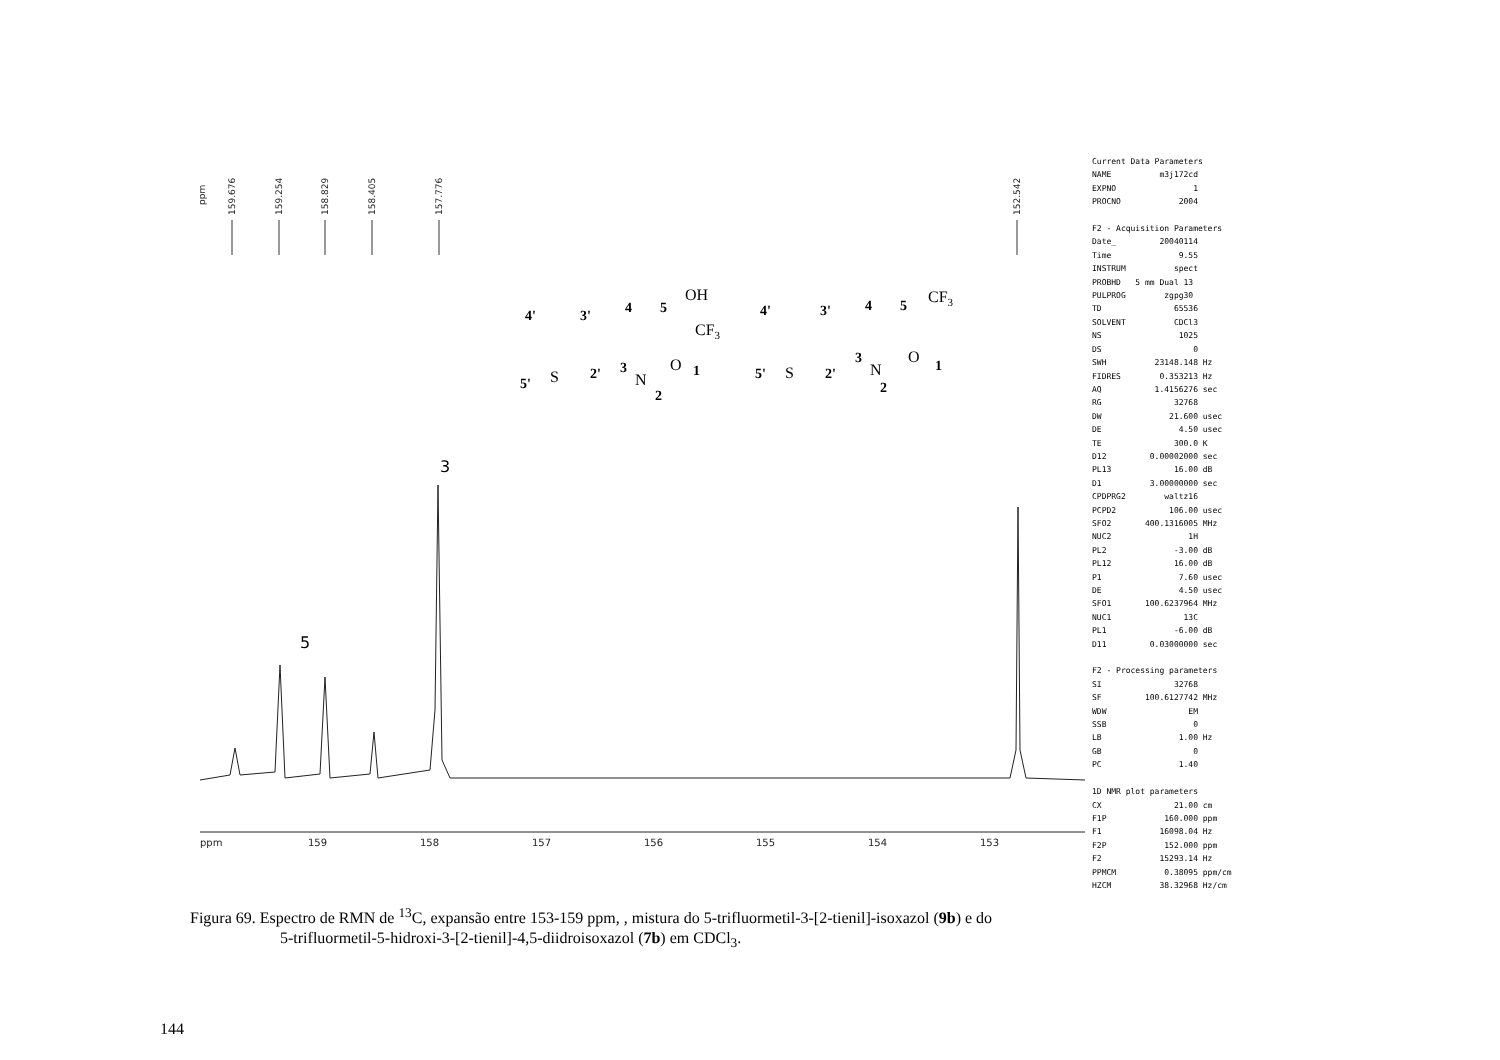ppm
159.676
159.254
158.829
158.405
157.776
152.542
3
5
ppm
159
158
157
156
155
154
153
4'
3'
5'
2'
3
4
5
1
2
4'
3'
5'
2'
3
4
5
1
2
OH
CF3
S
N
O
CF3
S
N
O
Current Data Parameters NAME m3j172cd EXPNO 1 PROCNO 2004 F2 - Acquisition Parameters Date_ 20040114 Time 9.55 INSTRUM spect PROBHD 5 mm Dual 13 PULPROG zgpg30 TD 65536 SOLVENT CDCl3 NS 1025 DS 0 SWH 23148.148 Hz FIDRES 0.353213 Hz AQ 1.4156276 sec RG 32768 DW 21.600 usec DE 4.50 usec TE 300.0 K D12 0.00002000 sec PL13 16.00 dB D1 3.00000000 sec CPDPRG2 waltz16 PCPD2 106.00 usec SFO2 400.1316005 MHz NUC2 1H PL2 -3.00 dB PL12 16.00 dB P1 7.60 usec DE 4.50 usec SFO1 100.6237964 MHz NUC1 13C PL1 -6.00 dB D11 0.03000000 sec F2 - Processing parameters SI 32768 SF 100.6127742 MHz WDW EM SSB 0 LB 1.00 Hz GB 0 PC 1.40 1D NMR plot parameters CX 21.00 cm F1P 160.000 ppm F1 16098.04 Hz F2P 152.000 ppm F2 15293.14 Hz PPMCM 0.38095 ppm/cm HZCM 38.32968 Hz/cm
Figura 69. Espectro de RMN de <sup>13</sup>C, expansão entre 153-159 ppm, , mistura do 5-trifluormetil-3-[2-tienil]-isoxazol (9b) e do
5-trifluormetil-5-hidroxi-3-[2-tienil]-4,5-diidroisoxazol (7b) em CDCl<sub>3</sub>.
144